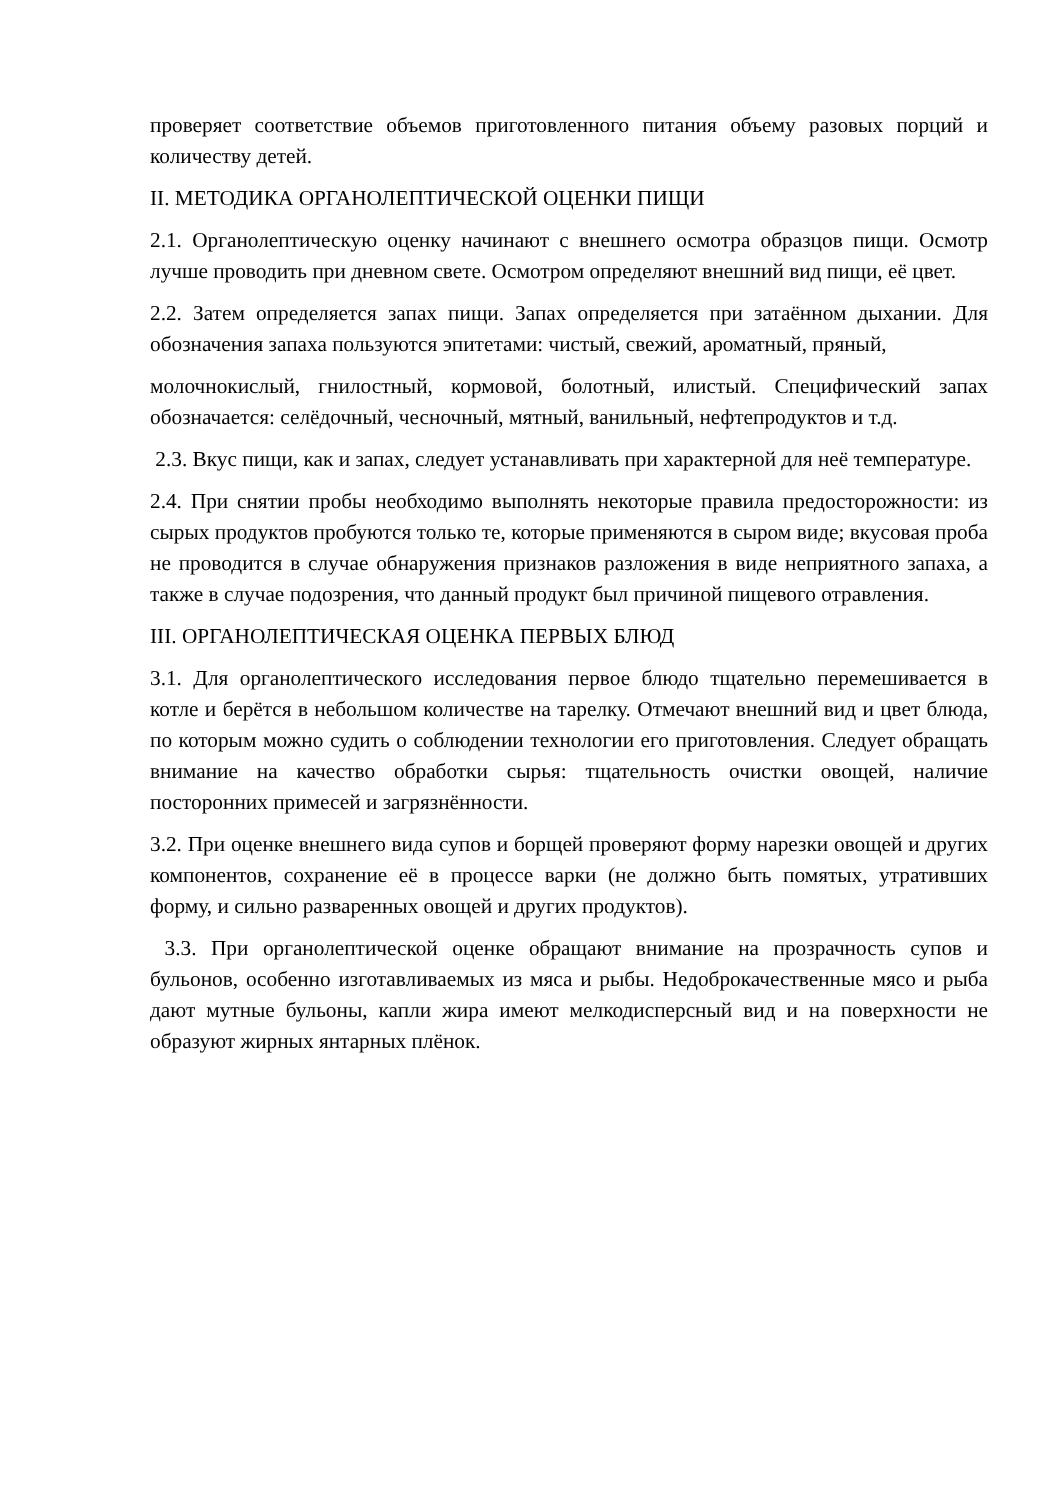проверяет соответствие объемов приготовленного питания объему разовых порций и количеству детей.
II. МЕТОДИКА ОРГАНОЛЕПТИЧЕСКОЙ ОЦЕНКИ ПИЩИ
2.1. Органолептическую оценку начинают с внешнего осмотра образцов пищи. Осмотр лучше проводить при дневном свете. Осмотром определяют внешний вид пищи, её цвет.
2.2. Затем определяется запах пищи. Запах определяется при затаённом дыхании. Для обозначения запаха пользуются эпитетами: чистый, свежий, ароматный, пряный,
молочнокислый, гнилостный, кормовой, болотный, илистый. Специфический запах обозначается: селёдочный, чесночный, мятный, ванильный, нефтепродуктов и т.д.
2.3. Вкус пищи, как и запах, следует устанавливать при характерной для неё температуре.
2.4. При снятии пробы необходимо выполнять некоторые правила предосторожности: из сырых продуктов пробуются только те, которые применяются в сыром виде; вкусовая проба не проводится в случае обнаружения признаков разложения в виде неприятного запаха, а также в случае подозрения, что данный продукт был причиной пищевого отравления.
III. ОРГАНОЛЕПТИЧЕСКАЯ ОЦЕНКА ПЕРВЫХ БЛЮД
3.1. Для органолептического исследования первое блюдо тщательно перемешивается в котле и берётся в небольшом количестве на тарелку. Отмечают внешний вид и цвет блюда, по которым можно судить о соблюдении технологии его приготовления. Следует обращать внимание на качество обработки сырья: тщательность очистки овощей, наличие посторонних примесей и загрязнённости.
3.2. При оценке внешнего вида супов и борщей проверяют форму нарезки овощей и других компонентов, сохранение её в процессе варки (не должно быть помятых, утративших форму, и сильно разваренных овощей и других продуктов).
3.3. При органолептической оценке обращают внимание на прозрачность супов и бульонов, особенно изготавливаемых из мяса и рыбы. Недоброкачественные мясо и рыба дают мутные бульоны, капли жира имеют мелкодисперсный вид и на поверхности не образуют жирных янтарных плёнок.